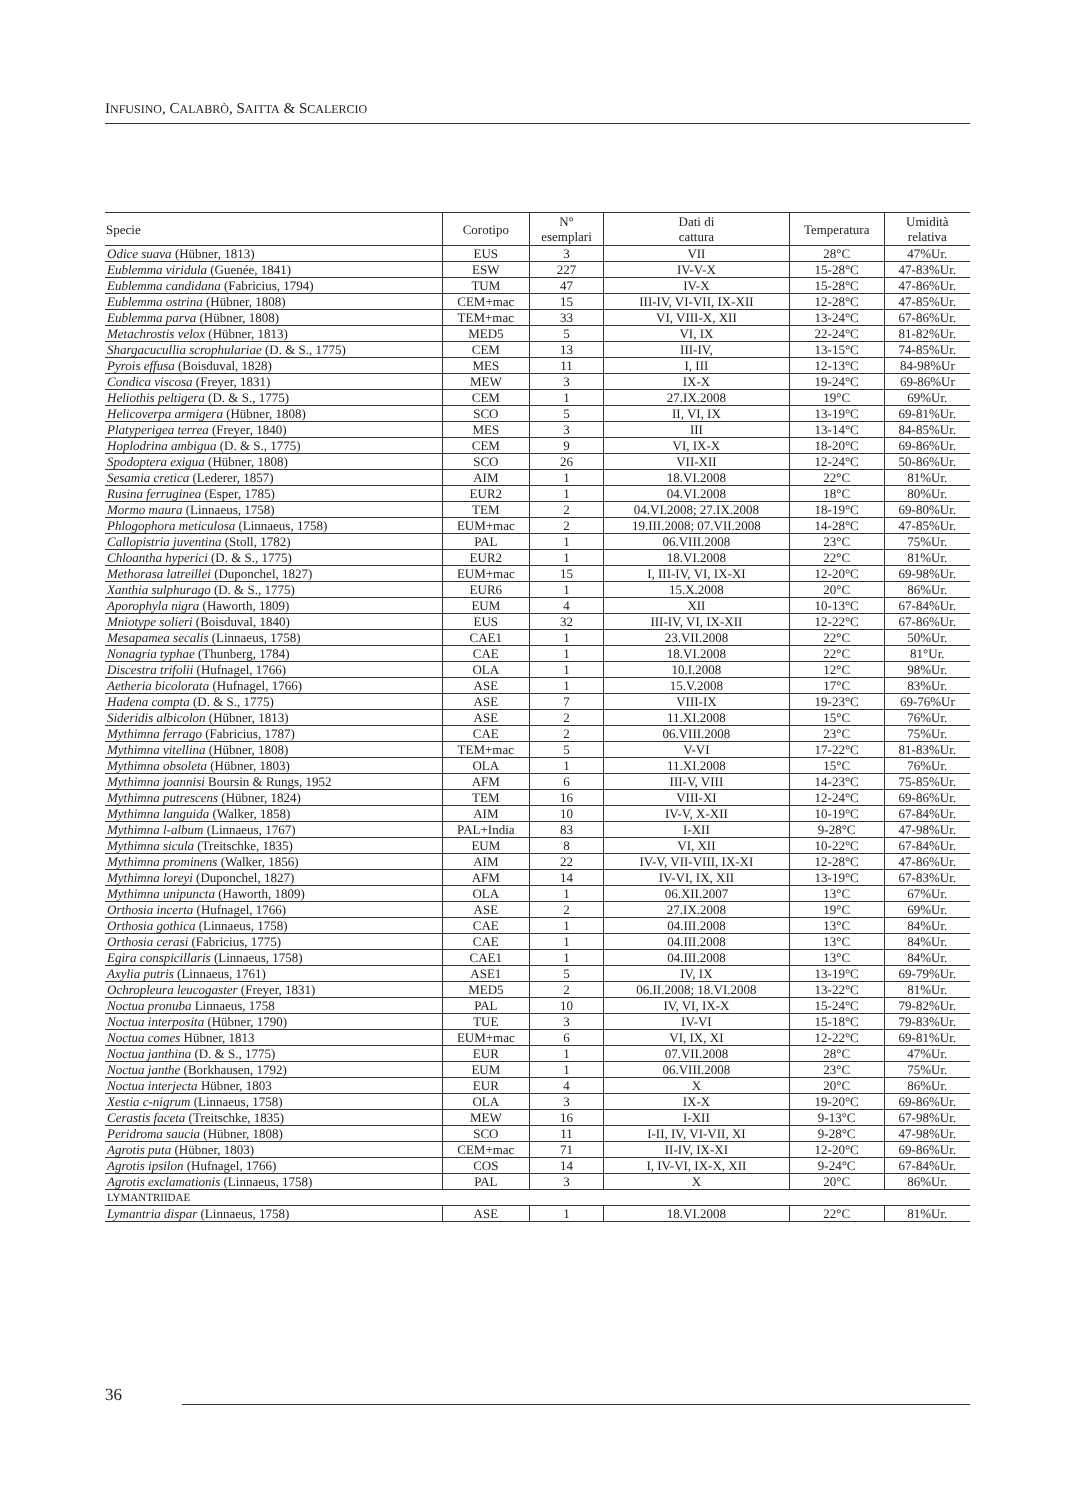INFUSINO, CALABRÒ, SAITTA & SCALERCIO
| Specie | Corotipo | N° esemplari | Dati di cattura | Temperatura | Umidità relativa |
| --- | --- | --- | --- | --- | --- |
| Odice suava (Hübner, 1813) | EUS | 3 | VII | 28°C | 47%Ur. |
| Eublemma viridula (Guenée, 1841) | ESW | 227 | IV-V-X | 15-28°C | 47-83%Ur. |
| Eublemma candidana (Fabricius, 1794) | TUM | 47 | IV-X | 15-28°C | 47-86%Ur. |
| Eublemma ostrina (Hübner, 1808) | CEM+mac | 15 | III-IV, VI-VII, IX-XII | 12-28°C | 47-85%Ur. |
| Eublemma parva (Hübner, 1808) | TEM+mac | 33 | VI, VIII-X, XII | 13-24°C | 67-86%Ur. |
| Metachrostis velox (Hübner, 1813) | MED5 | 5 | VI, IX | 22-24°C | 81-82%Ur. |
| Shargacucullia scrophulariae (D. & S., 1775) | CEM | 13 | III-IV, | 13-15°C | 74-85%Ur. |
| Pyrois effusa (Boisduval, 1828) | MES | 11 | I, III | 12-13°C | 84-98%Ur |
| Condica viscosa (Freyer, 1831) | MEW | 3 | IX-X | 19-24°C | 69-86%Ur |
| Heliothis peltigera (D. & S., 1775) | CEM | 1 | 27.IX.2008 | 19°C | 69%Ur. |
| Helicoverpa armigera (Hübner, 1808) | SCO | 5 | II, VI, IX | 13-19°C | 69-81%Ur. |
| Platyperigea terrea (Freyer, 1840) | MES | 3 | III | 13-14°C | 84-85%Ur. |
| Hoplodrina ambigua (D. & S., 1775) | CEM | 9 | VI, IX-X | 18-20°C | 69-86%Ur. |
| Spodoptera exigua (Hübner, 1808) | SCO | 26 | VII-XII | 12-24°C | 50-86%Ur. |
| Sesamia cretica (Lederer, 1857) | AIM | 1 | 18.VI.2008 | 22°C | 81%Ur. |
| Rusina ferruginea (Esper, 1785) | EUR2 | 1 | 04.VI.2008 | 18°C | 80%Ur. |
| Mormo maura (Linnaeus, 1758) | TEM | 2 | 04.VI.2008; 27.IX.2008 | 18-19°C | 69-80%Ur. |
| Phlogophora meticulosa (Linnaeus, 1758) | EUM+mac | 2 | 19.III.2008; 07.VII.2008 | 14-28°C | 47-85%Ur. |
| Callopistria juventina (Stoll, 1782) | PAL | 1 | 06.VIII.2008 | 23°C | 75%Ur. |
| Chloantha hyperici (D. & S., 1775) | EUR2 | 1 | 18.VI.2008 | 22°C | 81%Ur. |
| Methorasa latreillei (Duponchel, 1827) | EUM+mac | 15 | I, III-IV, VI, IX-XI | 12-20°C | 69-98%Ur. |
| Xanthia sulphurago (D. & S., 1775) | EUR6 | 1 | 15.X.2008 | 20°C | 86%Ur. |
| Aporophyla nigra (Haworth, 1809) | EUM | 4 | XII | 10-13°C | 67-84%Ur. |
| Mniotype solieri (Boisduval, 1840) | EUS | 32 | III-IV, VI, IX-XII | 12-22°C | 67-86%Ur. |
| Mesapamea secalis (Linnaeus, 1758) | CAE1 | 1 | 23.VII.2008 | 22°C | 50%Ur. |
| Nonagria typhae (Thunberg, 1784) | CAE | 1 | 18.VI.2008 | 22°C | 81°Ur. |
| Discestra trifolii (Hufnagel, 1766) | OLA | 1 | 10.I.2008 | 12°C | 98%Ur. |
| Aetheria bicolorata (Hufnagel, 1766) | ASE | 1 | 15.V.2008 | 17°C | 83%Ur. |
| Hadena compta (D. & S., 1775) | ASE | 7 | VIII-IX | 19-23°C | 69-76%Ur |
| Sideridis albicolon (Hübner, 1813) | ASE | 2 | 11.XI.2008 | 15°C | 76%Ur. |
| Mythimna ferrago (Fabricius, 1787) | CAE | 2 | 06.VIII.2008 | 23°C | 75%Ur. |
| Mythimna vitellina (Hübner, 1808) | TEM+mac | 5 | V-VI | 17-22°C | 81-83%Ur. |
| Mythimna obsoleta (Hübner, 1803) | OLA | 1 | 11.XI.2008 | 15°C | 76%Ur. |
| Mythimna joannisi Boursin & Rungs, 1952 | AFM | 6 | III-V, VIII | 14-23°C | 75-85%Ur. |
| Mythimna putrescens (Hübner, 1824) | TEM | 16 | VIII-XI | 12-24°C | 69-86%Ur. |
| Mythimna languida (Walker, 1858) | AIM | 10 | IV-V, X-XII | 10-19°C | 67-84%Ur. |
| Mythimna l-album (Linnaeus, 1767) | PAL+India | 83 | I-XII | 9-28°C | 47-98%Ur. |
| Mythimna sicula (Treitschke, 1835) | EUM | 8 | VI, XII | 10-22°C | 67-84%Ur. |
| Mythimna prominens (Walker, 1856) | AIM | 22 | IV-V, VII-VIII, IX-XI | 12-28°C | 47-86%Ur. |
| Mythimna loreyi (Duponchel, 1827) | AFM | 14 | IV-VI, IX, XII | 13-19°C | 67-83%Ur. |
| Mythimna unipuncta (Haworth, 1809) | OLA | 1 | 06.XII.2007 | 13°C | 67%Ur. |
| Orthosia incerta (Hufnagel, 1766) | ASE | 2 | 27.IX.2008 | 19°C | 69%Ur. |
| Orthosia gothica (Linnaeus, 1758) | CAE | 1 | 04.III.2008 | 13°C | 84%Ur. |
| Orthosia cerasi (Fabricius, 1775) | CAE | 1 | 04.III.2008 | 13°C | 84%Ur. |
| Egira conspicillaris (Linnaeus, 1758) | CAE1 | 1 | 04.III.2008 | 13°C | 84%Ur. |
| Axylia putris (Linnaeus, 1761) | ASE1 | 5 | IV, IX | 13-19°C | 69-79%Ur. |
| Ochropleura leucogaster (Freyer, 1831) | MED5 | 2 | 06.II.2008; 18.VI.2008 | 13-22°C | 81%Ur. |
| Noctua pronuba Linnaeus, 1758 | PAL | 10 | IV, VI, IX-X | 15-24°C | 79-82%Ur. |
| Noctua interposita (Hübner, 1790) | TUE | 3 | IV-VI | 15-18°C | 79-83%Ur. |
| Noctua comes Hübner, 1813 | EUM+mac | 6 | VI, IX, XI | 12-22°C | 69-81%Ur. |
| Noctua janthina (D. & S., 1775) | EUR | 1 | 07.VII.2008 | 28°C | 47%Ur. |
| Noctua janthe (Borkhausen, 1792) | EUM | 1 | 06.VIII.2008 | 23°C | 75%Ur. |
| Noctua interjecta Hübner, 1803 | EUR | 4 | X | 20°C | 86%Ur. |
| Xestia c-nigrum (Linnaeus, 1758) | OLA | 3 | IX-X | 19-20°C | 69-86%Ur. |
| Cerastis faceta (Treitschke, 1835) | MEW | 16 | I-XII | 9-13°C | 67-98%Ur. |
| Peridroma saucia (Hübner, 1808) | SCO | 11 | I-II, IV, VI-VII, XI | 9-28°C | 47-98%Ur. |
| Agrotis puta (Hübner, 1803) | CEM+mac | 71 | II-IV, IX-XI | 12-20°C | 69-86%Ur. |
| Agrotis ipsilon (Hufnagel, 1766) | COS | 14 | I, IV-VI, IX-X, XII | 9-24°C | 67-84%Ur. |
| Agrotis exclamationis (Linnaeus, 1758) | PAL | 3 | X | 20°C | 86%Ur. |
| LYMANTRIIDAE | | | | | |
| Lymantria dispar (Linnaeus, 1758) | ASE | 1 | 18.VI.2008 | 22°C | 81%Ur. |
36